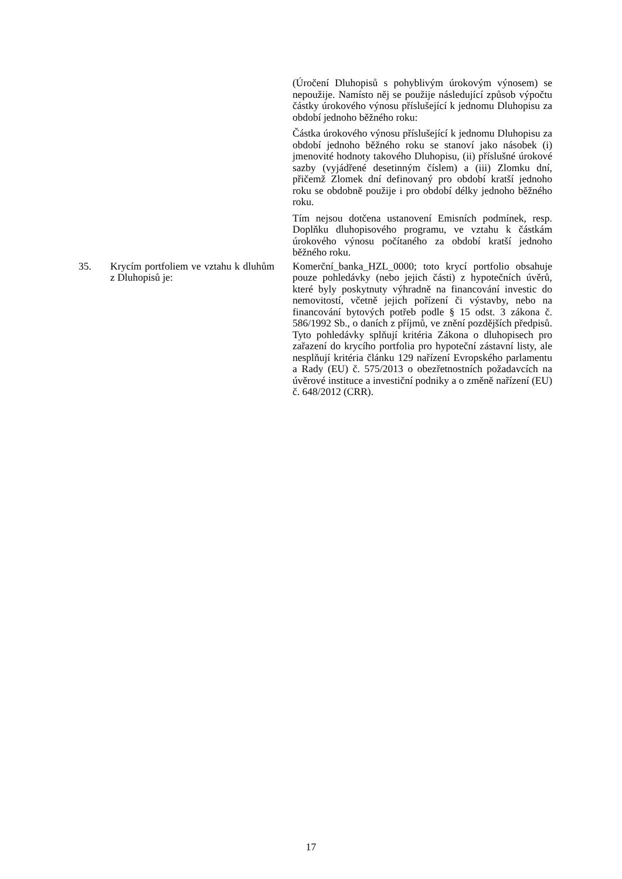(Úročení Dluhopisů s pohyblivým úrokovým výnosem) se nepoužije. Namísto něj se použije následující způsob výpočtu částky úrokového výnosu příslušející k jednomu Dluhopisu za období jednoho běžného roku:
Částka úrokového výnosu příslušející k jednomu Dluhopisu za období jednoho běžného roku se stanoví jako násobek (i) jmenovité hodnoty takového Dluhopisu, (ii) příslušné úrokové sazby (vyjádřené desetinným číslem) a (iii) Zlomku dní, přičemž Zlomek dní definovaný pro období kratší jednoho roku se obdobně použije i pro období délky jednoho běžného roku.
Tím nejsou dotčena ustanovení Emisních podmínek, resp. Doplňku dluhopisového programu, ve vztahu k částkám úrokového výnosu počítaného za období kratší jednoho běžného roku.
35. Krycím portfoliem ve vztahu k dluhům z Dluhopisů je:
Komerční_banka_HZL_0000; toto krycí portfolio obsahuje pouze pohledávky (nebo jejich části) z hypotečních úvěrů, které byly poskytnuty výhradně na financování investic do nemovitostí, včetně jejich pořízení či výstavby, nebo na financování bytových potřeb podle § 15 odst. 3 zákona č. 586/1992 Sb., o daních z příjmů, ve znění pozdějších předpisů. Tyto pohledávky splňují kritéria Zákona o dluhopisech pro zařazení do krycího portfolia pro hypoteční zástavní listy, ale nesplňují kritéria článku 129 nařízení Evropského parlamentu a Rady (EU) č. 575/2013 o obezřetnostních požadavcích na úvěrové instituce a investiční podniky a o změně nařízení (EU) č. 648/2012 (CRR).
17